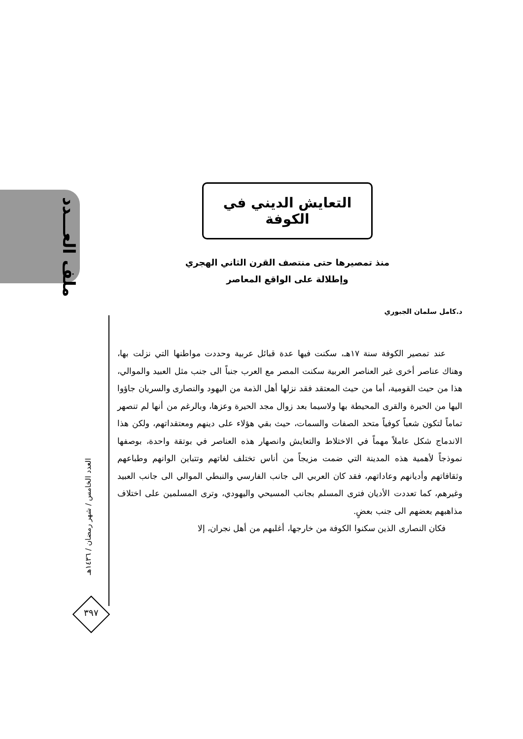ملف العـــدد
العدد الخامس / شهر رمضان / ١٤٣٦هـ
٣٩٧
التعايش الديني في الكوفة
منذ تمصيرها حتى منتصف القرن الثاني الهجري
وإطلالة على الواقع المعاصر
د.كامل سلمان الجبوري
عند تمصير الكوفة سنة ١٧هـ، سكنت فيها عدة قبائل عربية وحددت مواطنها التي نزلت بها، وهناك عناصر أخرى غير العناصر العربية سكنت المصر مع العرب جنباً الى جنب مثل العبيد والموالي، هذا من حيث القومية، أما من حيث المعتقد فقد نزلها أهل الذمة من اليهود والنصارى والسريان جاؤوا اليها من الحيرة والقرى المحيطة بها ولاسيما بعد زوال مجد الحيرة وعزها، وبالرغم من أنها لم تنصهر تماماً لتكون شعباً كوفياً متحد الصفات والسمات، حيث بقي هؤلاء على دينهم ومعتقداتهم، ولكن هذا الاندماج شكل عاملاً مهماً في الاختلاط والتعايش وانصهار هذه العناصر في بوتقة واحدة، بوصفها نموذجاً لأهمية هذه المدينة التي ضمت مزيجاً من أناس تختلف لغاتهم وتتباين الوانهم وطباعهم وثقافاتهم وأديانهم وعاداتهم، فقد كان العربي الى جانب الفارسي والنبطي الموالي الى جانب العبيد وغيرهم، كما تعددت الأديان فترى المسلم بجانب المسيحي واليهودي، وترى المسلمين على اختلاف مذاهبهم بعضهم الى جنب بعضٍ.
فكان النصارى الذين سكنوا الكوفة من خارجها، أغلبهم من أهل نجران، إلا